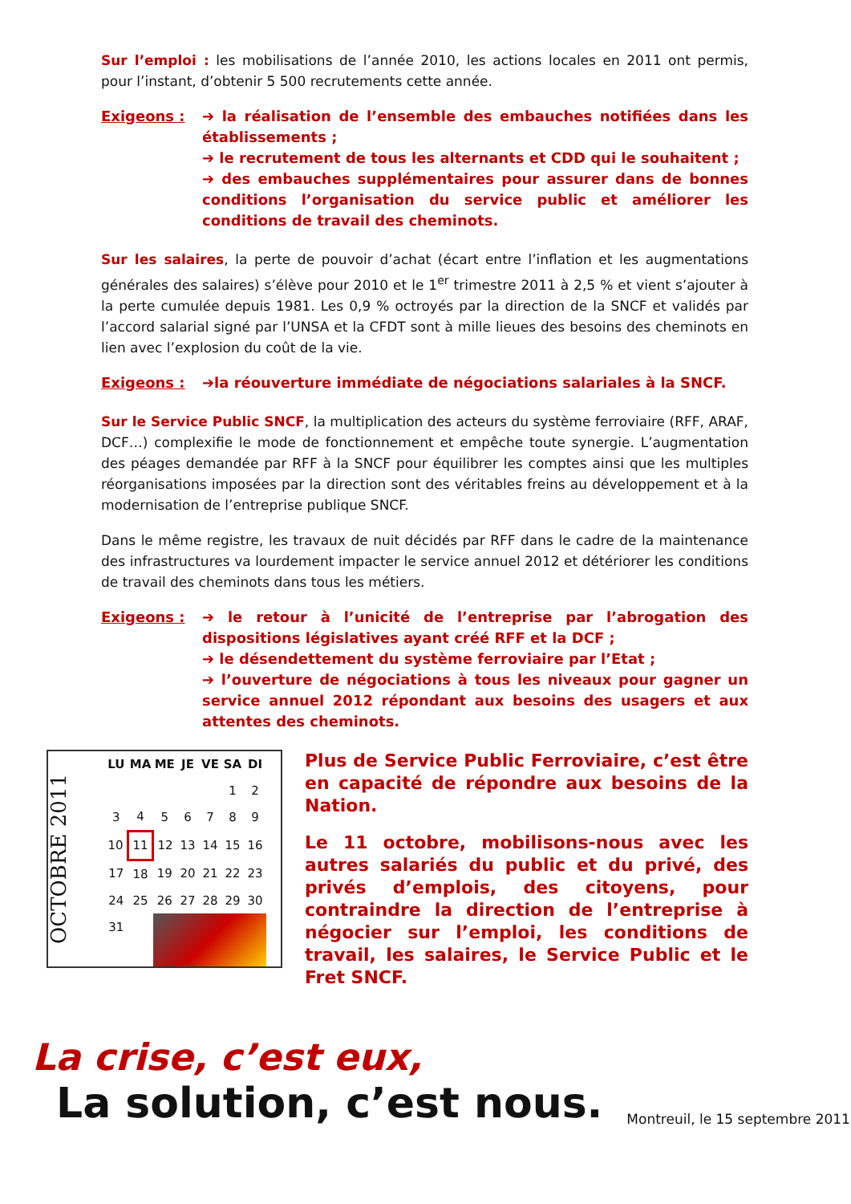Sur l’emploi : les mobilisations de l’année 2010, les actions locales en 2011 ont permis, pour l’instant, d’obtenir 5 500 recrutements cette année.
Exigeons : ➔ la réalisation de l’ensemble des embauches notifiées dans les établissements ;
➔ le recrutement de tous les alternants et CDD qui le souhaitent ;
➔ des embauches supplémentaires pour assurer dans de bonnes conditions l’organisation du service public et améliorer les conditions de travail des cheminots.
Sur les salaires, la perte de pouvoir d’achat (écart entre l’inflation et les augmentations générales des salaires) s’élève pour 2010 et le 1<sup>er</sup> trimestre 2011 à 2,5 % et vient s’ajouter à la perte cumulée depuis 1981. Les 0,9 % octroyés par la direction de la SNCF et validés par l’accord salarial signé par l’UNSA et la CFDT sont à mille lieues des besoins des cheminots en lien avec l’explosion du coût de la vie.
Exigeons : ➔la réouverture immédiate de négociations salariales à la SNCF.
Sur le Service Public SNCF, la multiplication des acteurs du système ferroviaire (RFF, ARAF, DCF…) complexifie le mode de fonctionnement et empêche toute synergie. L’augmentation des péages demandée par RFF à la SNCF pour équilibrer les comptes ainsi que les multiples réorganisations imposées par la direction sont des véritables freins au développement et à la modernisation de l’entreprise publique SNCF.
Dans le même registre, les travaux de nuit décidés par RFF dans le cadre de la maintenance des infrastructures va lourdement impacter le service annuel 2012 et détériorer les conditions de travail des cheminots dans tous les métiers.
Exigeons : ➔ le retour à l’unicité de l’entreprise par l’abrogation des dispositions législatives ayant créé RFF et la DCF ;
➔ le désendettement du système ferroviaire par l’Etat ;
➔ l’ouverture de négociations à tous les niveaux pour gagner un service annuel 2012 répondant aux besoins des usagers et aux attentes des cheminots.
OCTOBRE 2011
| LU | MA | ME | JE | VE | SA | DI |
| --- | --- | --- | --- | --- | --- | --- |
| | | | | | 1 | 2 |
| 3 | 4 | 5 | 6 | 7 | 8 | 9 |
| 10 | 11 | 12 | 13 | 14 | 15 | 16 |
| 17 | 18 | 19 | 20 | 21 | 22 | 23 |
| 24 | 25 | 26 | 27 | 28 | 29 | 30 |
| 31 | | | | | | |
Plus de Service Public Ferroviaire, c’est être en capacité de répondre aux besoins de la Nation.
Le 11 octobre, mobilisons-nous avec les autres salariés du public et du privé, des privés d’emplois, des citoyens, pour contraindre la direction de l’entreprise à négocier sur l’emploi, les conditions de travail, les salaires, le Service Public et le Fret SNCF.
La crise, c’est eux,
La solution, c’est nous. Montreuil, le 15 septembre 2011